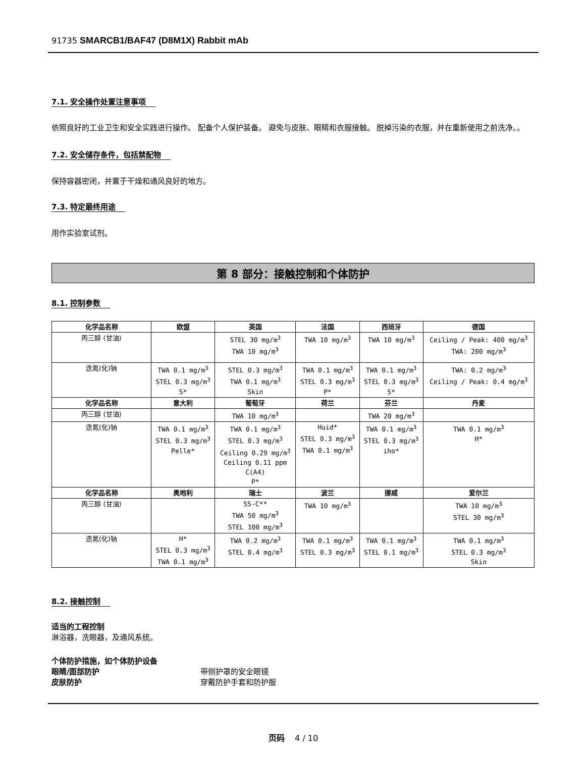91735 SMARCB1/BAF47 (D8M1X) Rabbit mAb
7.1. 安全操作处置注意事项
依照良好的工业卫生和安全实践进行操作。 配备个人保护装备。 避免与皮肤、眼睛和衣服接触。 脱掉污染的衣服，并在重新使用之前洗净。。
7.2. 安全储存条件，包括禁配物
保持容器密闭，并置于干燥和通风良好的地方。
7.3. 特定最终用途
用作实验室试剂。
第 8 部分：接触控制和个体防护
8.1. 控制参数
| 化学品名称 | 欧盟 | 英国 | 法国 | 西班牙 | 德国 |
| --- | --- | --- | --- | --- | --- |
| 丙三醇 (甘油) | | STEL 30 mg/m<sup>3</sup> TWA 10 mg/m<sup>3</sup> | TWA 10 mg/m<sup>3</sup> | TWA 10 mg/m<sup>3</sup> | Ceiling / Peak: 400 mg/m<sup>3</sup> TWA: 200 mg/m<sup>3</sup> |
| 迭氮(化)钠 | TWA 0.1 mg/m<sup>3</sup> STEL 0.3 mg/m<sup>3</sup> S* | STEL 0.3 mg/m<sup>3</sup> TWA 0.1 mg/m<sup>3</sup> Skin | TWA 0.1 mg/m<sup>3</sup> STEL 0.3 mg/m<sup>3</sup> P* | TWA 0.1 mg/m<sup>3</sup> STEL 0.3 mg/m<sup>3</sup> S* | TWA: 0.2 mg/m<sup>3</sup> Ceiling / Peak: 0.4 mg/m<sup>3</sup> |
| 化学品名称 | 意大利 | 葡萄牙 | 荷兰 | 芬兰 | 丹麦 |
| 丙三醇 (甘油) | | TWA 10 mg/m<sup>3</sup> | | TWA 20 mg/m<sup>3</sup> | |
| 迭氮(化)钠 | TWA 0.1 mg/m<sup>3</sup> STEL 0.3 mg/m<sup>3</sup> Pelle* | TWA 0.1 mg/m<sup>3</sup> STEL 0.3 mg/m<sup>3</sup> Ceiling 0.29 mg/m<sup>3</sup> Ceiling 0.11 ppm C(A4) P* | Huid* STEL 0.3 mg/m<sup>3</sup> TWA 0.1 mg/m<sup>3</sup> | TWA 0.1 mg/m<sup>3</sup> STEL 0.3 mg/m<sup>3</sup> iho* | TWA 0.1 mg/m<sup>3</sup> H* |
| 化学品名称 | 奥地利 | 瑞士 | 波兰 | 挪威 | 爱尔兰 |
| 丙三醇 (甘油) | | SS-C** TWA 50 mg/m<sup>3</sup> STEL 100 mg/m<sup>3</sup> | TWA 10 mg/m<sup>3</sup> | | TWA 10 mg/m<sup>3</sup> STEL 30 mg/m<sup>3</sup> |
| 迭氮(化)钠 | H* STEL 0.3 mg/m<sup>3</sup> TWA 0.1 mg/m<sup>3</sup> | TWA 0.2 mg/m<sup>3</sup> STEL 0.4 mg/m<sup>3</sup> | TWA 0.1 mg/m<sup>3</sup> STEL 0.3 mg/m<sup>3</sup> | TWA 0.1 mg/m<sup>3</sup> STEL 0.1 mg/m<sup>3</sup> | TWA 0.1 mg/m<sup>3</sup> STEL 0.3 mg/m<sup>3</sup> Skin |
8.2. 接触控制
适当的工程控制
淋浴器，洗眼器，及通风系统。
个体防护措施，如个体防护设备
眼睛/面部防护 带侧护罩的安全眼镜
皮肤防护 穿戴防护手套和防护服
页码 4 / 10